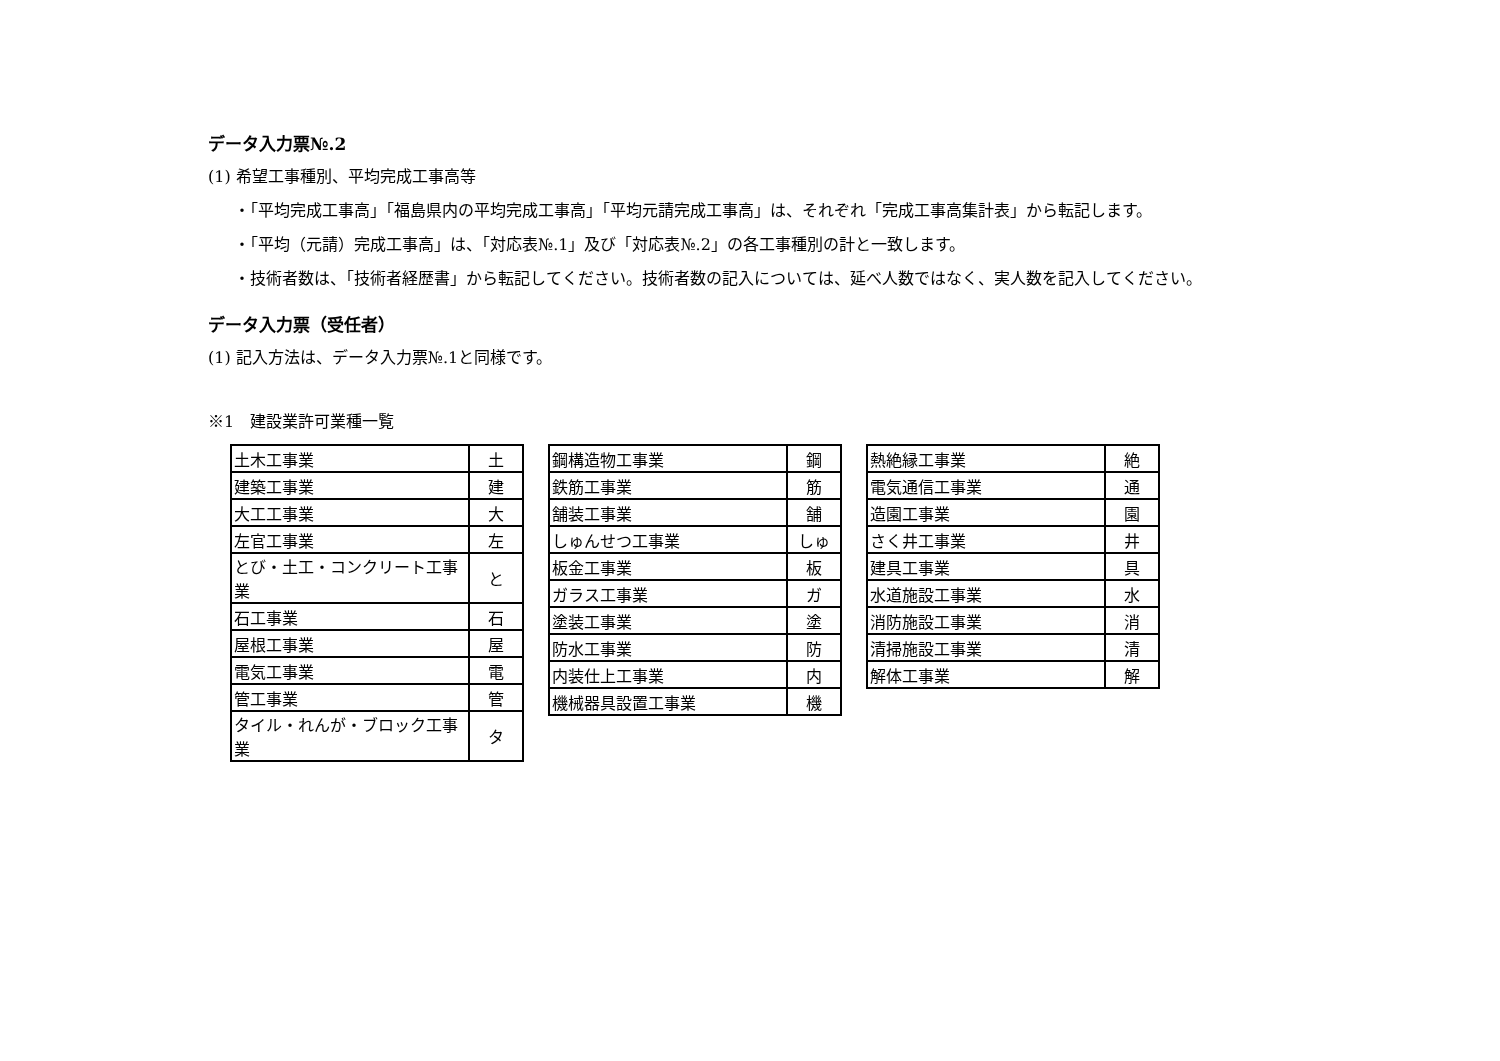データ入力票№.2
(1) 希望工事種別、平均完成工事高等
・「平均完成工事高」「福島県内の平均完成工事高」「平均元請完成工事高」は、それぞれ「完成工事高集計表」から転記します。
・「平均（元請）完成工事高」は、「対応表№.1」及び「対応表№.2」の各工事種別の計と一致します。
・技術者数は、「技術者経歴書」から転記してください。技術者数の記入については、延べ人数ではなく、実人数を記入してください。
データ入力票（受任者）
(1) 記入方法は、データ入力票№.1と同様です。
※1　建設業許可業種一覧
| 土木工事業 | 土 |
| 建築工事業 | 建 |
| 大工工事業 | 大 |
| 左官工事業 | 左 |
| とび・土工・コンクリート工事業 | と |
| 石工事業 | 石 |
| 屋根工事業 | 屋 |
| 電気工事業 | 電 |
| 管工事業 | 管 |
| タイル・れんが・ブロック工事業 | タ |
| 鋼構造物工事業 | 鋼 |
| 鉄筋工事業 | 筋 |
| 舗装工事業 | 舗 |
| しゅんせつ工事業 | しゅ |
| 板金工事業 | 板 |
| ガラス工事業 | ガ |
| 塗装工事業 | 塗 |
| 防水工事業 | 防 |
| 内装仕上工事業 | 内 |
| 機械器具設置工事業 | 機 |
| 熱絶縁工事業 | 絶 |
| 電気通信工事業 | 通 |
| 造園工事業 | 園 |
| さく井工事業 | 井 |
| 建具工事業 | 具 |
| 水道施設工事業 | 水 |
| 消防施設工事業 | 消 |
| 清掃施設工事業 | 清 |
| 解体工事業 | 解 |